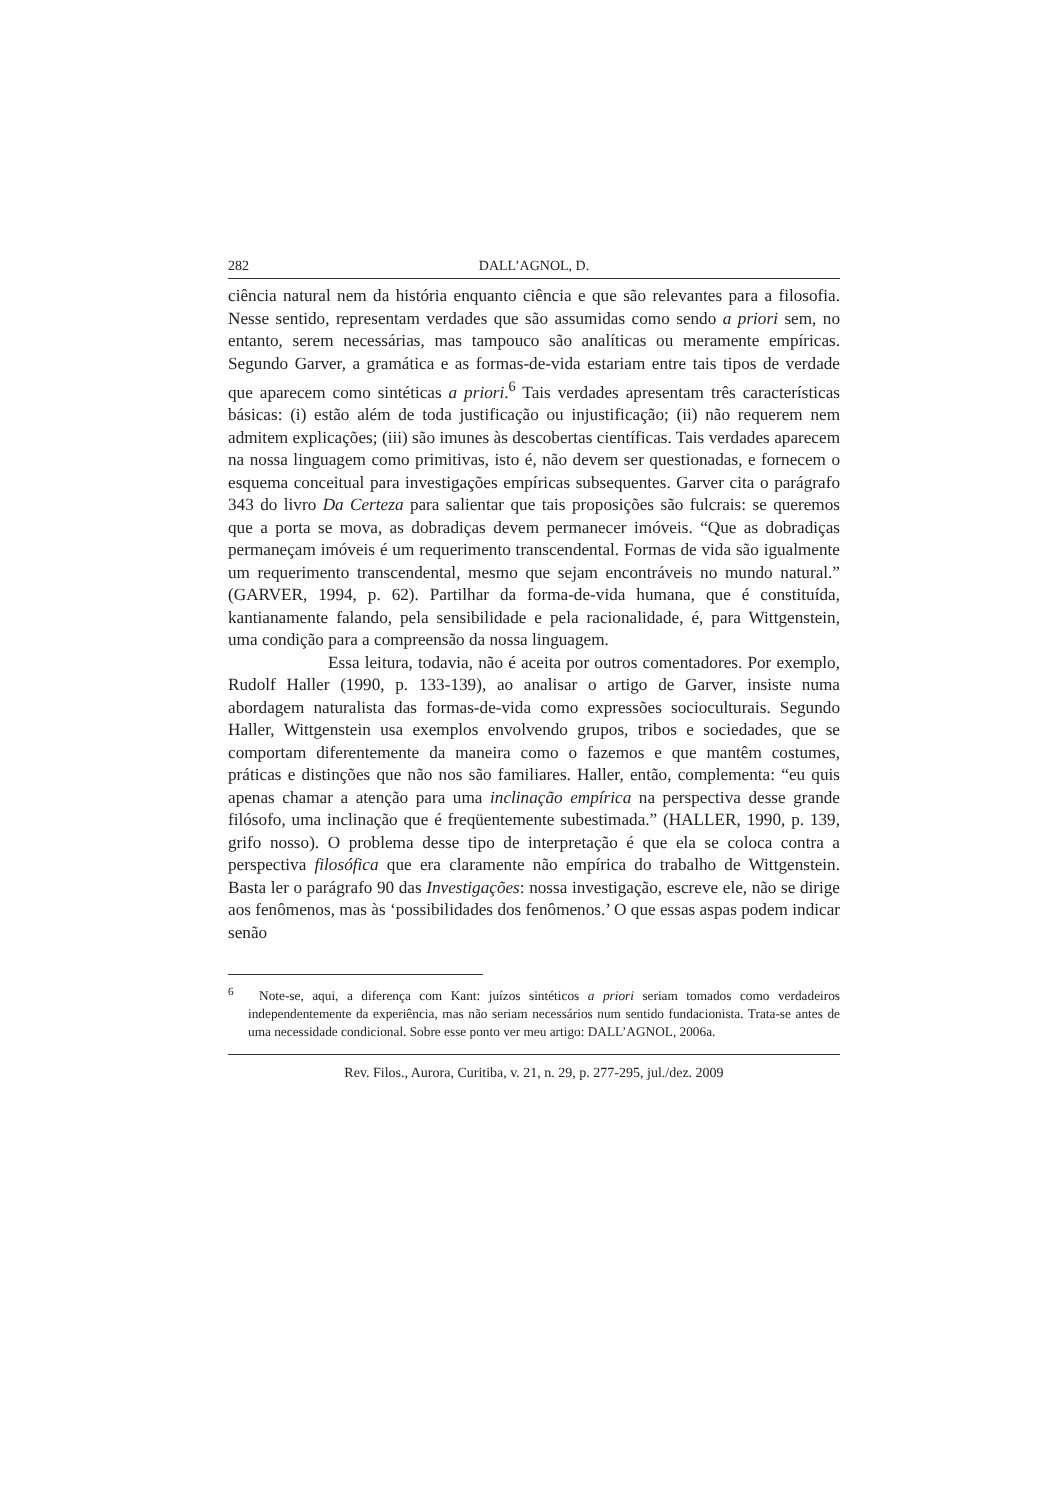282 DALL’AGNOL, D.
ciência natural nem da história enquanto ciência e que são relevantes para a filosofia. Nesse sentido, representam verdades que são assumidas como sendo a priori sem, no entanto, serem necessárias, mas tampouco são analíticas ou meramente empíricas. Segundo Garver, a gramática e as formas-de-vida estariam entre tais tipos de verdade que aparecem como sintéticas a priori.<sup>6</sup> Tais verdades apresentam três características básicas: (i) estão além de toda justificação ou injustificação; (ii) não requerem nem admitem explicações; (iii) são imunes às descobertas científicas. Tais verdades aparecem na nossa linguagem como primitivas, isto é, não devem ser questionadas, e fornecem o esquema conceitual para investigações empíricas subsequentes. Garver cita o parágrafo 343 do livro Da Certeza para salientar que tais proposições são fulcrais: se queremos que a porta se mova, as dobradiças devem permanecer imóveis. “Que as dobradiças permaneçam imóveis é um requerimento transcendental. Formas de vida são igualmente um requerimento transcendental, mesmo que sejam encontráveis no mundo natural.” (GARVER, 1994, p. 62). Partilhar da forma-de-vida humana, que é constituída, kantianamente falando, pela sensibilidade e pela racionalidade, é, para Wittgenstein, uma condição para a compreensão da nossa linguagem.
Essa leitura, todavia, não é aceita por outros comentadores. Por exemplo, Rudolf Haller (1990, p. 133-139), ao analisar o artigo de Garver, insiste numa abordagem naturalista das formas-de-vida como expressões socioculturais. Segundo Haller, Wittgenstein usa exemplos envolvendo grupos, tribos e sociedades, que se comportam diferentemente da maneira como o fazemos e que mantêm costumes, práticas e distinções que não nos são familiares. Haller, então, complementa: “eu quis apenas chamar a atenção para uma inclinação empírica na perspectiva desse grande filósofo, uma inclinação que é freqüentemente subestimada.” (HALLER, 1990, p. 139, grifo nosso). O problema desse tipo de interpretação é que ela se coloca contra a perspectiva filosófica que era claramente não empírica do trabalho de Wittgenstein. Basta ler o parágrafo 90 das Investigações: nossa investigação, escreve ele, não se dirige aos fenômenos, mas às ‘possibilidades dos fenômenos.’ O que essas aspas podem indicar senão
<sup>6</sup> Note-se, aqui, a diferença com Kant: juízos sintéticos a priori seriam tomados como verdadeiros independentemente da experiência, mas não seriam necessários num sentido fundacionista. Trata-se antes de uma necessidade condicional. Sobre esse ponto ver meu artigo: DALL’AGNOL, 2006a.
Rev. Filos., Aurora, Curitiba, v. 21, n. 29, p. 277-295, jul./dez. 2009